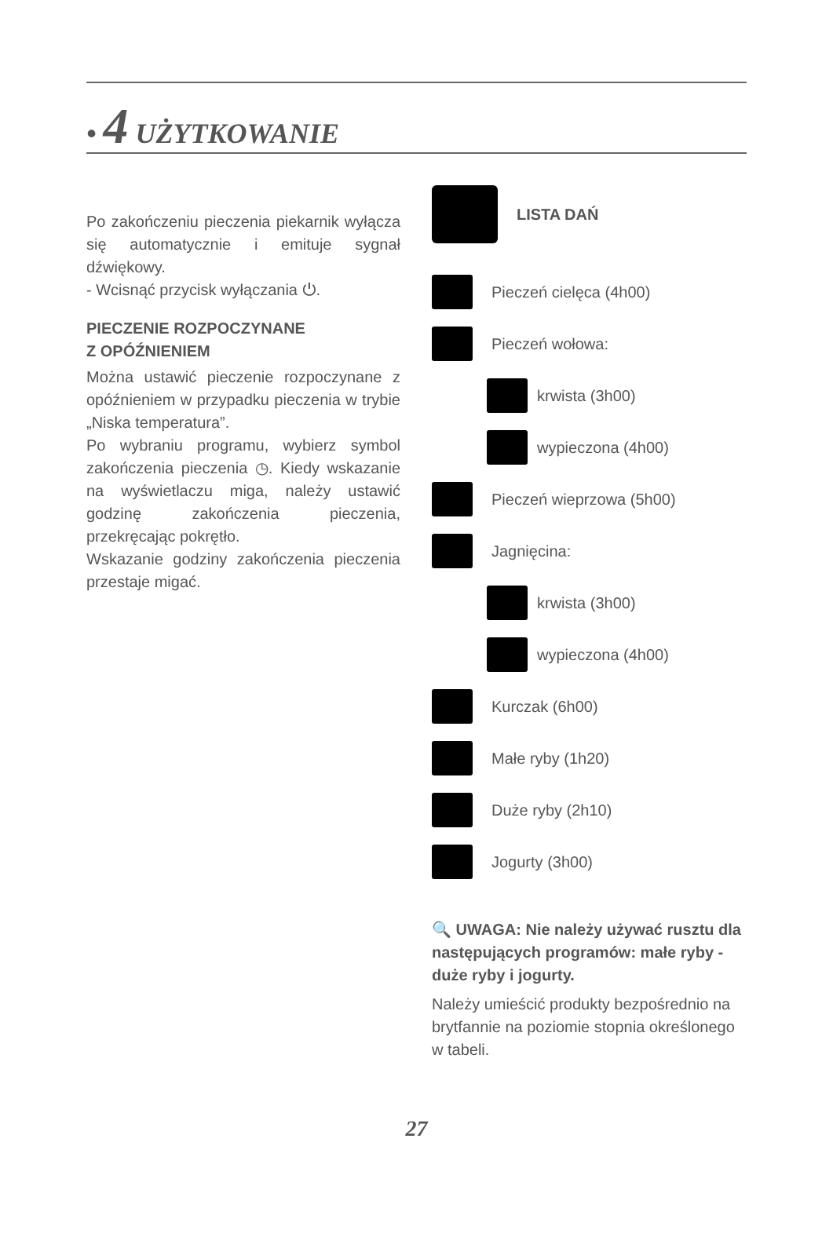• 4 UŻYTKOWANIE
Po zakończeniu pieczenia piekarnik wyłącza się automatycznie i emituje sygnał dźwiękowy.
- Wcisnąć przycisk wyłączania ⏻.
PIECZENIE ROZPOCZYNANE
Z OPÓŹNIENIEM
Można ustawić pieczenie rozpoczynane z opóźnieniem w przypadku pieczenia w trybie „Niska temperatura”.
Po wybraniu programu, wybierz symbol zakończenia pieczenia ◷. Kiedy wskazanie na wyświetlaczu miga, należy ustawić godzinę zakończenia pieczenia, przekręcając pokrętło.
Wskazanie godziny zakończenia pieczenia przestaje migać.
LISTA DAŃ
Pieczeń cielęca (4h00)
Pieczeń wołowa:
krwista (3h00)
wypieczona (4h00)
Pieczeń wieprzowa (5h00)
Jagnięcina:
krwista (3h00)
wypieczona (4h00)
Kurczak (6h00)
Małe ryby (1h20)
Duże ryby (2h10)
Jogurty (3h00)
🔍 UWAGA: Nie należy używać rusztu dla następujących programów: małe ryby - duże ryby i jogurty.
Należy umieścić produkty bezpośrednio na brytfannie na poziomie stopnia określonego w tabeli.
27